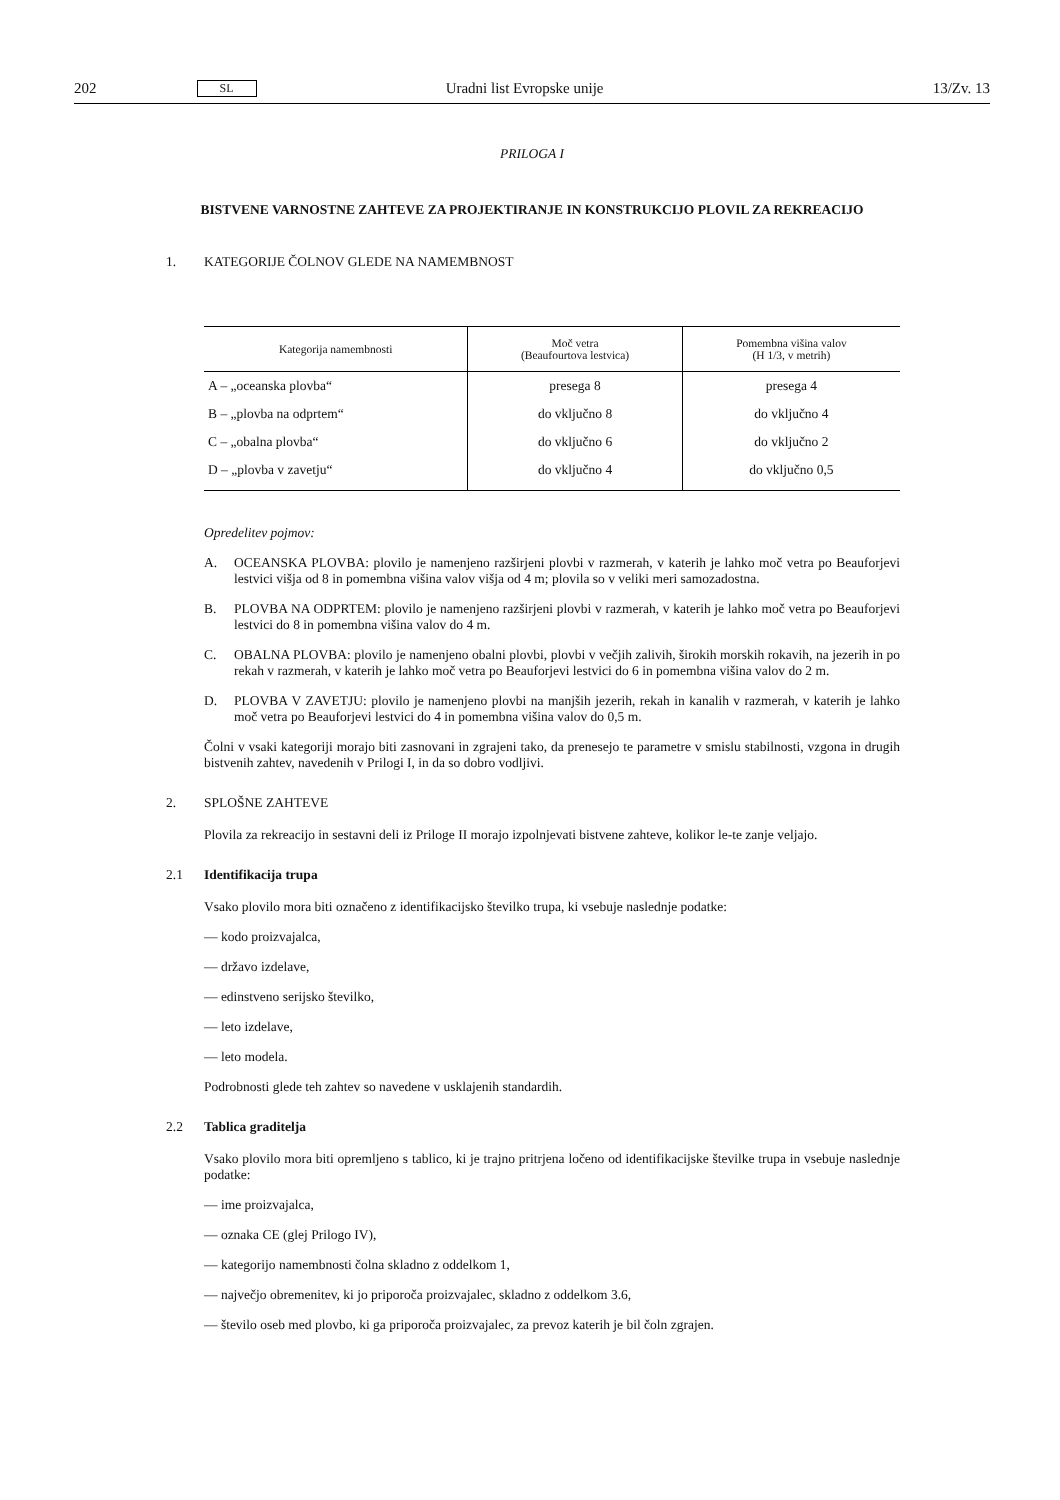202 SL Uradni list Evropske unije 13/Zv. 13
PRILOGA I
BISTVENE VARNOSTNE ZAHTEVE ZA PROJEKTIRANJE IN KONSTRUKCIJO PLOVIL ZA REKREACIJO
1. KATEGORIJE ČOLNOV GLEDE NA NAMEMBNOST
| Kategorija namembnosti | Moč vetra (Beaufourtova lestvica) | Pomembna višina valov (H 1/3, v metrih) |
| --- | --- | --- |
| A – „oceanska plovba“ | presega 8 | presega 4 |
| B – „plovba na odprtem“ | do vključno 8 | do vključno 4 |
| C – „obalna plovba“ | do vključno 6 | do vključno 2 |
| D – „plovba v zavetju“ | do vključno 4 | do vključno 0,5 |
Opredelitev pojmov:
A. OCEANSKA PLOVBA: plovilo je namenjeno razširjeni plovbi v razmerah, v katerih je lahko moč vetra po Beauforjevi lestvici višja od 8 in pomembna višina valov višja od 4 m; plovila so v veliki meri samozadostna.
B. PLOVBA NA ODPRTEM: plovilo je namenjeno razširjeni plovbi v razmerah, v katerih je lahko moč vetra po Beauforjevi lestvici do 8 in pomembna višina valov do 4 m.
C. OBALNA PLOVBA: plovilo je namenjeno obalni plovbi, plovbi v večjih zalivih, širokih morskih rokavih, na jezerih in po rekah v razmerah, v katerih je lahko moč vetra po Beauforjevi lestvici do 6 in pomembna višina valov do 2 m.
D. PLOVBA V ZAVETJU: plovilo je namenjeno plovbi na manjših jezerih, rekah in kanalih v razmerah, v katerih je lahko moč vetra po Beauforjevi lestvici do 4 in pomembna višina valov do 0,5 m.
Čolni v vsaki kategoriji morajo biti zasnovani in zgrajeni tako, da prenesejo te parametre v smislu stabilnosti, vzgona in drugih bistvenih zahtev, navedenih v Prilogi I, in da so dobro vodljivi.
2. SPLOŠNE ZAHTEVE
Plovila za rekreacijo in sestavni deli iz Priloge II morajo izpolnjevati bistvene zahteve, kolikor le-te zanje veljajo.
2.1 Identifikacija trupa
Vsako plovilo mora biti označeno z identifikacijsko številko trupa, ki vsebuje naslednje podatke:
— kodo proizvajalca,
— državo izdelave,
— edinstveno serijsko številko,
— leto izdelave,
— leto modela.
Podrobnosti glede teh zahtev so navedene v usklajenih standardih.
2.2 Tablica graditelja
Vsako plovilo mora biti opremljeno s tablico, ki je trajno pritrjena ločeno od identifikacijske številke trupa in vsebuje naslednje podatke:
— ime proizvajalca,
— oznaka CE (glej Prilogo IV),
— kategorijo namembnosti čolna skladno z oddelkom 1,
— največjo obremenitev, ki jo priporoča proizvajalec, skladno z oddelkom 3.6,
— število oseb med plovbo, ki ga priporoča proizvajalec, za prevoz katerih je bil čoln zgrajen.